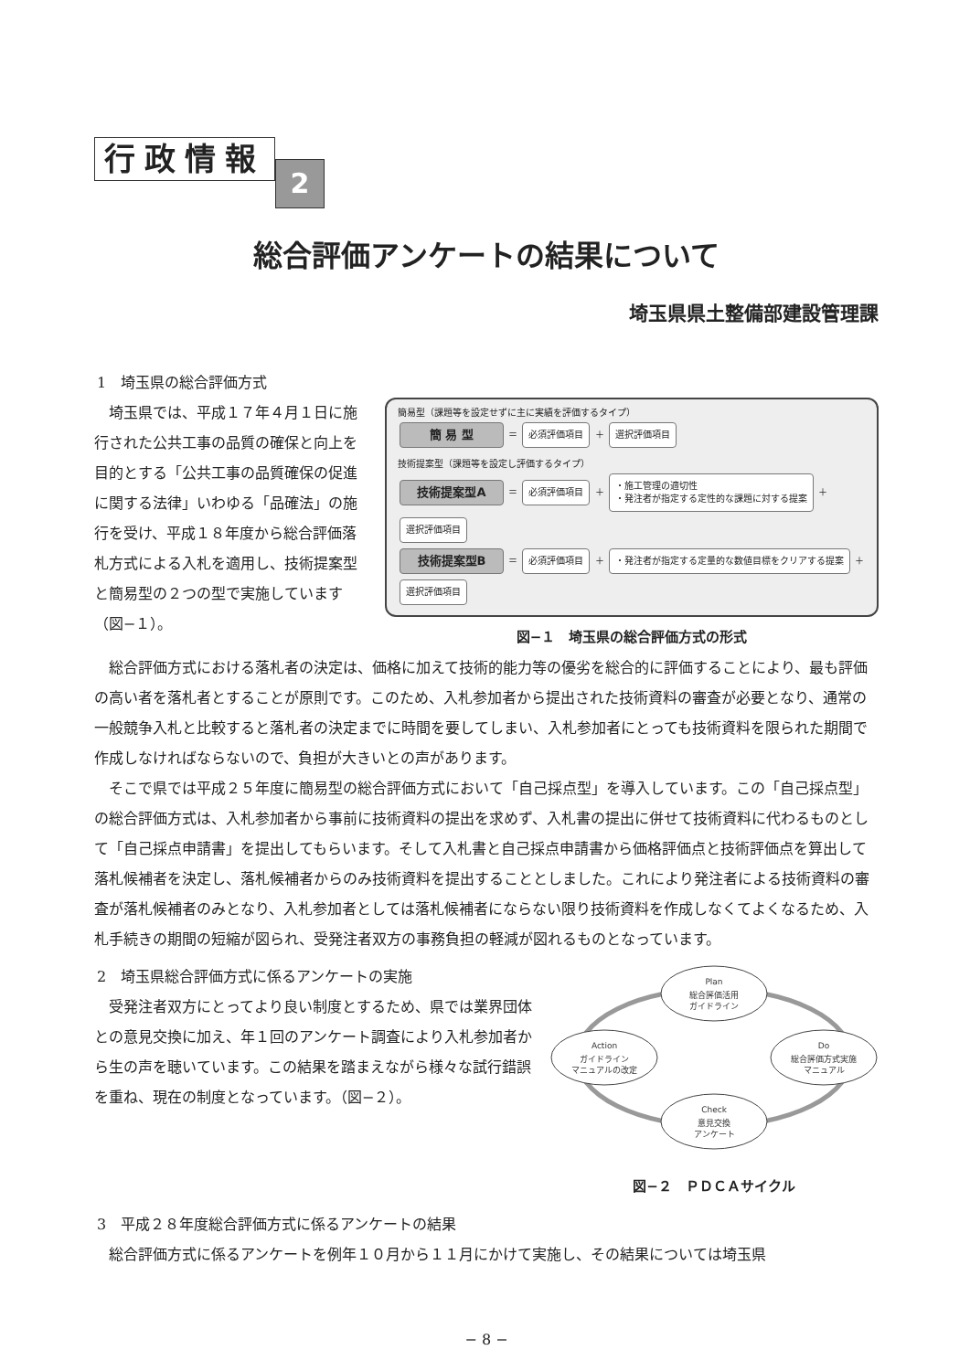行政情報 2
総合評価アンケートの結果について
埼玉県県土整備部建設管理課
1　埼玉県の総合評価方式
埼玉県では、平成１７年４月１日に施行された公共工事の品質の確保と向上を目的とする「公共工事の品質確保の促進に関する法律」いわゆる「品確法」の施行を受け、平成１８年度から総合評価落札方式による入札を適用し、技術提案型と簡易型の２つの型で実施しています（図−１）。
簡易型（課題等を設定せずに主に実績を評価するタイプ）
簡 易 型 ＝ 必須評価項目 ＋ 選択評価項目
技術提案型（課題等を設定し評価するタイプ）
技術提案型A ＝ 必須評価項目 ＋ ・施工管理の適切性
・発注者が指定する定性的な課題に対する提案 ＋ 選択評価項目
技術提案型B ＝ 必須評価項目 ＋ ・発注者が指定する定量的な数値目標をクリアする提案 ＋ 選択評価項目
図−１　埼玉県の総合評価方式の形式
総合評価方式における落札者の決定は、価格に加えて技術的能力等の優劣を総合的に評価することにより、最も評価の高い者を落札者とすることが原則です。このため、入札参加者から提出された技術資料の審査が必要となり、通常の一般競争入札と比較すると落札者の決定までに時間を要してしまい、入札参加者にとっても技術資料を限られた期間で作成しなければならないので、負担が大きいとの声があります。
そこで県では平成２５年度に簡易型の総合評価方式において「自己採点型」を導入しています。この「自己採点型」の総合評価方式は、入札参加者から事前に技術資料の提出を求めず、入札書の提出に併せて技術資料に代わるものとして「自己採点申請書」を提出してもらいます。そして入札書と自己採点申請書から価格評価点と技術評価点を算出して落札候補者を決定し、落札候補者からのみ技術資料を提出することとしました。これにより発注者による技術資料の審査が落札候補者のみとなり、入札参加者としては落札候補者にならない限り技術資料を作成しなくてよくなるため、入札手続きの期間の短縮が図られ、受発注者双方の事務負担の軽減が図れるものとなっています。
2　埼玉県総合評価方式に係るアンケートの実施
受発注者双方にとってより良い制度とするため、県では業界団体との意見交換に加え、年１回のアンケート調査により入札参加者から生の声を聴いています。この結果を踏まえながら様々な試行錯誤を重ね、現在の制度となっています。（図−２）。
Plan
総合評価活用
ガイドライン
Action
ガイドライン
マニュアルの改定
Do
総合評価方式実施
マニュアル
Check
意見交換
アンケート
図−２　ＰＤＣＡサイクル
3　平成２８年度総合評価方式に係るアンケートの結果
総合評価方式に係るアンケートを例年１０月から１１月にかけて実施し、その結果については埼玉県
− 8 −